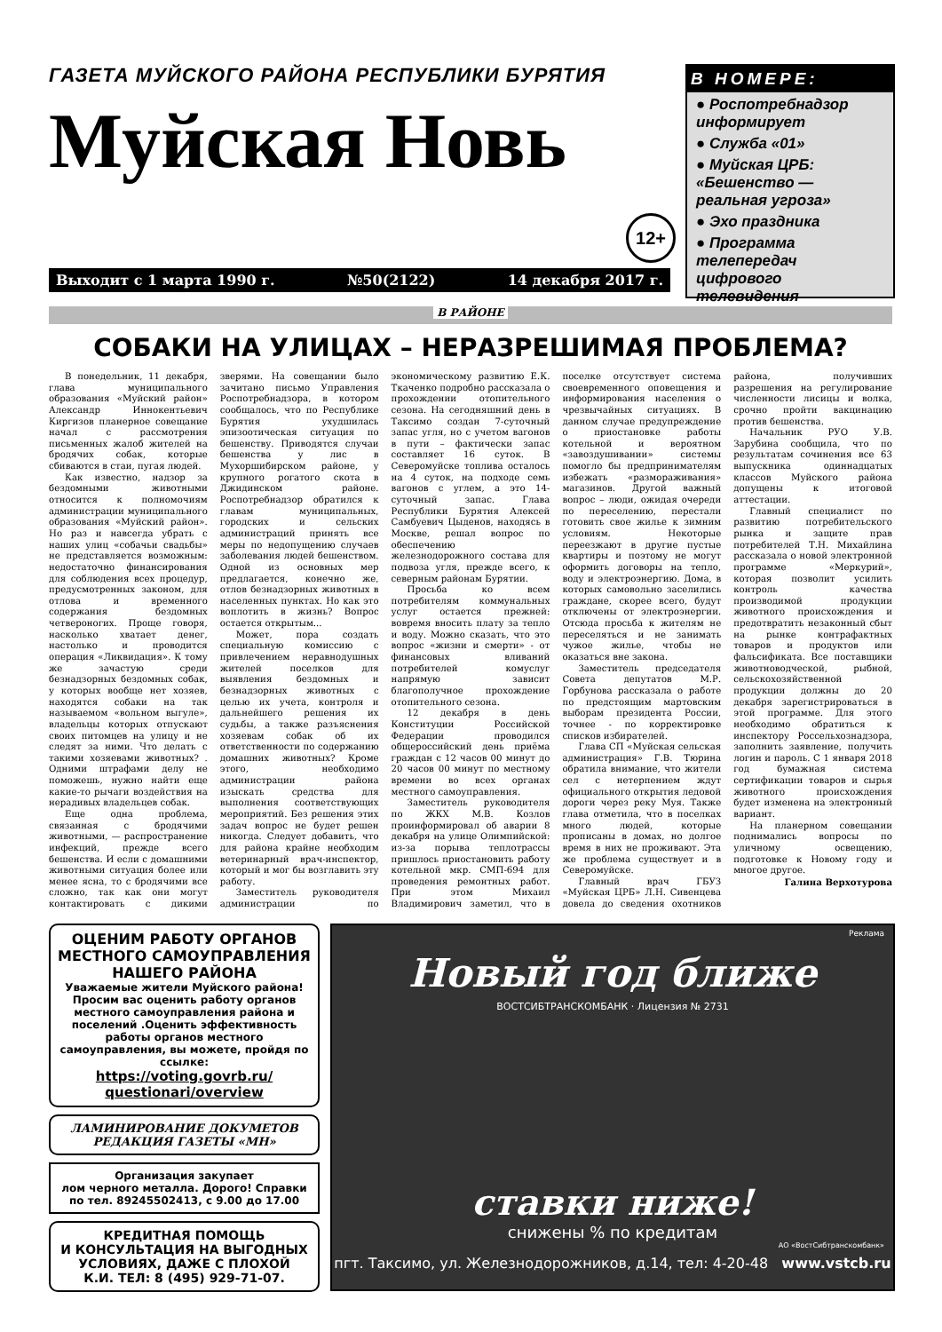ГАЗЕТА МУЙСКОГО РАЙОНА РЕСПУБЛИКИ БУРЯТИЯ
Муйская Новь
12+
Выходит с 1 марта 1990 г. №50(2122) 14 декабря 2017 г.
В НОМЕРЕ:
● Роспотребнадзор информирует
● Служба «01»
● Муйская ЦРБ: «Бешенство — реальная угроза»
● Эхо праздника
● Программа телепередач цифрового телевидения
В РАЙОНЕ
СОБАКИ НА УЛИЦАХ – НЕРАЗРЕШИМАЯ ПРОБЛЕМА?
В понедельник, 11 декабря, глава муниципального образования «Муйский район» Александр Иннокентьевич Киргизов планерное совещание начал с рассмотрения письменных жалоб жителей на бродячих собак, которые сбиваются в стаи, пугая людей.
Как известно, надзор за бездомными животными относится к полномочиям администрации муниципального образования «Муйский район». Но раз и навсегда убрать с наших улиц «собачьи свадьбы» не представляется возможным: недостаточно финансирования для соблюдения всех процедур, предусмотренных законом, для отлова и временного содержания бездомных четвероногих. Проще говоря, насколько хватает денег, настолько и проводится операция «Ликвидация». К тому же зачастую среди безнадзорных бездомных собак, у которых вообще нет хозяев, находятся собаки на так называемом «вольном выгуле», владельцы которых отпускают своих питомцев на улицу и не следят за ними. Что делать с такими хозяевами животных? . Одними штрафами делу не поможешь, нужно найти еще какие-то рычаги воздействия на нерадивых владельцев собак.
Еще одна проблема, связанная с бродячими животными, — распространение инфекций, прежде всего бешенства. И если с домашними животными ситуация более или менее ясна, то с бродячими все сложно, так как они могут контактировать с дикими зверями. На совещании было зачитано письмо Управления Роспотребнадзора, в котором сообщалось, что по Республике Бурятия ухудшилась эпизоотическая ситуация по бешенству. Приводятся случаи бешенства у лис в Мухоршибирском районе, у крупного рогатого скота в Джидинском районе. Роспотребнадзор обратился к главам муниципальных, городских и сельских администраций принять все меры по недопущению случаев заболевания людей бешенством. Одной из основных мер предлагается, конечно же, отлов безнадзорных животных в населенных пунктах. Но как это воплотить в жизнь? Вопрос остается открытым...
Может, пора создать специальную комиссию с привлечением неравнодушных жителей поселков для выявления бездомных и безнадзорных животных с целью их учета, контроля и дальнейшего решения их судьбы, а также разъяснения хозяевам собак об их ответственности по содержанию домашних животных? Кроме этого, необходимо администрации района изыскать средства для выполнения соответствующих мероприятий. Без решения этих задач вопрос не будет решен никогда. Следует добавить, что для района крайне необходим ветеринарный врач-инспектор, который и мог бы возглавить эту работу.
Заместитель руководителя администрации по экономическому развитию Е.К. Ткаченко подробно рассказала о прохождении отопительного сезона. На сегодняшний день в Таксимо создан 7-суточный запас угля, но с учетом вагонов в пути – фактически запас составляет 16 суток. В Северомуйске топлива осталось на 4 суток, на подходе семь вагонов с углем, а это 14-суточный запас. Глава Республики Бурятия Алексей Самбуевич Цыденов, находясь в Москве, решал вопрос по обеспечению железнодорожного состава для подвоза угля, прежде всего, к северным районам Бурятии.
Просьба ко всем потребителям коммунальных услуг остается прежней: вовремя вносить плату за тепло и воду. Можно сказать, что это вопрос «жизни и смерти» - от финансовых вливаний потребителей комуслуг напрямую зависит благополучное прохождение отопительного сезона.
12 декабря в день Конституции Российской Федерации проводился общероссийский день приёма граждан с 12 часов 00 минут до 20 часов 00 минут по местному времени во всех органах местного самоуправления.
Заместитель руководителя по ЖКХ М.В. Козлов проинформировал об аварии 8 декабря на улице Олимпийской: из-за порыва теплотрассы пришлось приостановить работу котельной мкр. СМП-694 для проведения ремонтных работ. При этом Михаил Владимирович заметил, что в поселке отсутствует система своевременного оповещения и информирования населения о чрезвычайных ситуациях. В данном случае предупреждение о приостановке работы котельной и вероятном «завоздушивании» системы помогло бы предпринимателям избежать «размораживания» магазинов. Другой важный вопрос – люди, ожидая очереди по переселению, перестали готовить свое жилье к зимним условиям. Некоторые переезжают в другие пустые квартиры и поэтому не могут оформить договоры на тепло, воду и электроэнергию. Дома, в которых самовольно заселились граждане, скорее всего, будут отключены от электроэнергии. Отсюда просьба к жителям не переселяться и не занимать чужое жилье, чтобы не оказаться вне закона.
Заместитель председателя Совета депутатов М.Р. Горбунова рассказала о работе по предстоящим мартовским выборам президента России, точнее - по корректировке списков избирателей.
Глава СП «Муйская сельская администрация» Г.В. Тюрина обратила внимание, что жители сел с нетерпением ждут официального открытия ледовой дороги через реку Муя. Также глава отметила, что в поселках много людей, которые прописаны в домах, но долгое время в них не проживают. Эта же проблема существует и в Северомуйске.
Главный врач ГБУЗ «Муйская ЦРБ» Л.Н. Сивенцева довела до сведения охотников района, получивших разрешения на регулирование численности лисицы и волка, срочно пройти вакцинацию против бешенства.
Начальник РУО У.В. Зарубина сообщила, что по результатам сочинения все 63 выпускника одиннадцатых классов Муйского района допущены к итоговой аттестации.
Главный специалист по развитию потребительского рынка и защите прав потребителей Т.Н. Михайлина рассказала о новой электронной программе «Меркурий», которая позволит усилить контроль качества производимой продукции животного происхождения и предотвратить незаконный сбыт на рынке контрафактных товаров и продуктов или фальсификата. Все поставщики животноводческой, рыбной, сельскохозяйственной продукции должны до 20 декабря зарегистрироваться в этой программе. Для этого необходимо обратиться к инспектору Россельхознадзора, заполнить заявление, получить логин и пароль. С 1 января 2018 год бумажная система сертификации товаров и сырья животного происхождения будет изменена на электронный вариант.
На планерном совещании поднимались вопросы по уличному освещению, подготовке к Новому году и многое другое.
Галина Верхотурова
ОЦЕНИМ РАБОТУ ОРГАНОВ МЕСТНОГО САМОУПРАВЛЕНИЯ НАШЕГО РАЙОНА
Уважаемые жители Муйского района!
Просим вас оценить работу органов местного самоуправления района и поселений .Оценить эффективность работы органов местного самоуправления, вы можете, пройдя по ссылке:
https://voting.govrb.ru/ questionari/overview
ЛАМИНИРОВАНИЕ ДОКУМЕТОВ
РЕДАКЦИЯ ГАЗЕТЫ «МН»
Организация закупает
лом черного металла. Дорого! Справки по тел. 89245502413, с 9.00 до 17.00
КРЕДИТНАЯ ПОМОЩЬ
И КОНСУЛЬТАЦИЯ НА ВЫГОДНЫХ УСЛОВИЯХ, ДАЖЕ С ПЛОХОЙ
К.И. ТЕЛ: 8 (495) 929-71-07.
Реклама
Новый год ближе
ВОСТСИБТРАНСКОМБАНК · Лицензия № 2731
ставки ниже!
снижены % по кредитам
АО «ВостСибтранскомбанк»
пгт. Таксимо, ул. Железнодорожников, д.14, тел: 4-20-48 www.vstcb.ru